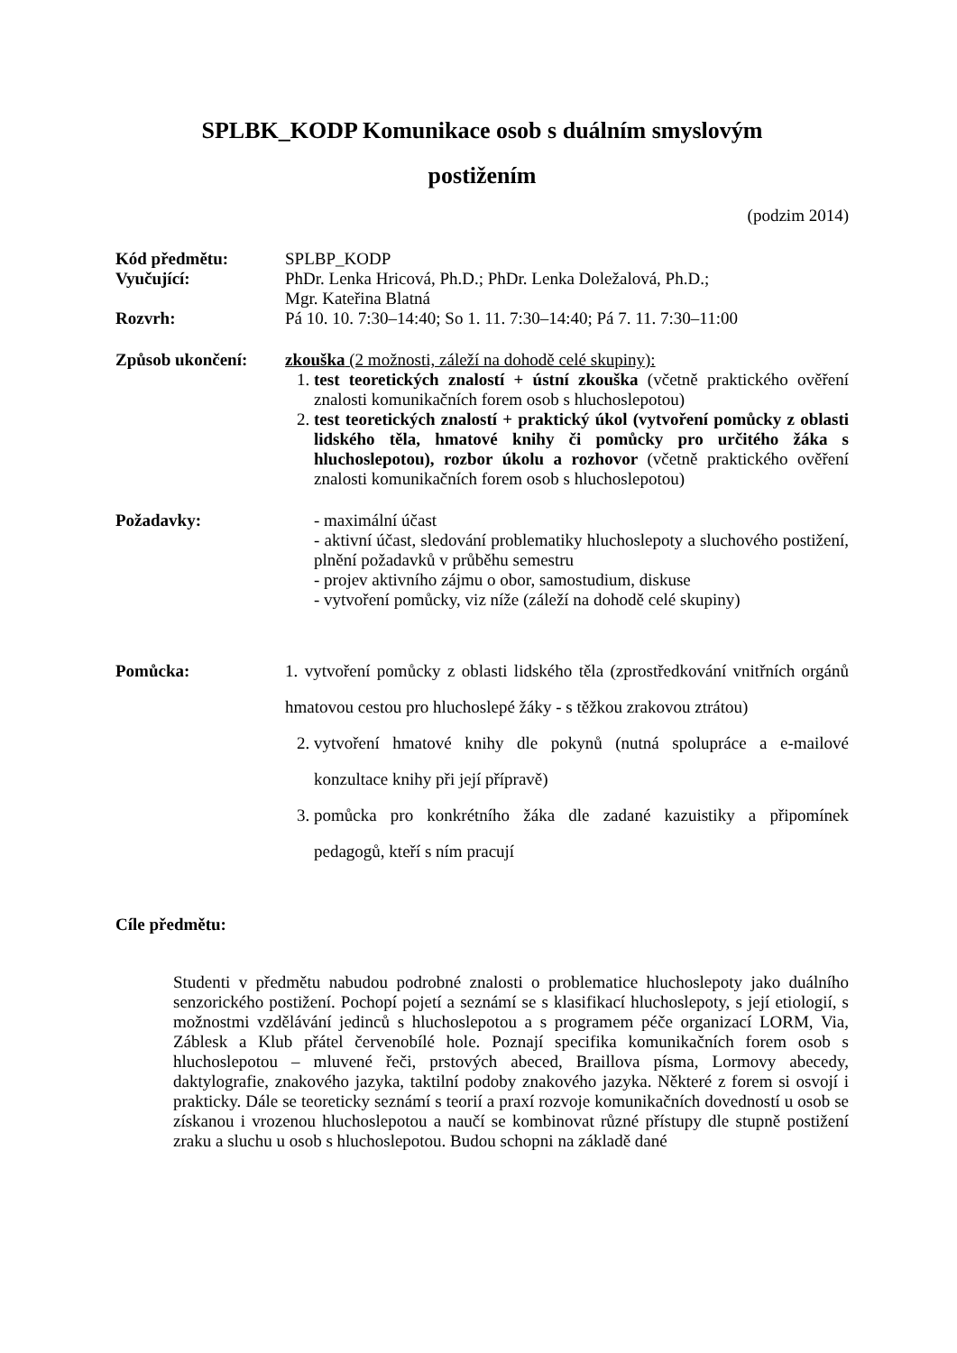SPLBK_KODP Komunikace osob s duálním smyslovým
postižením
(podzim 2014)
Kód předmětu: SPLBP_KODP
Vyučující: PhDr. Lenka Hricová, Ph.D.; PhDr. Lenka Doležalová, Ph.D.;
Mgr. Kateřina Blatná
Rozvrh: Pá 10. 10. 7:30–14:40; So 1. 11. 7:30–14:40; Pá 7. 11. 7:30–11:00
Způsob ukončení: zkouška (2 možnosti, záleží na dohodě celé skupiny):
1. test teoretických znalostí + ústní zkouška (včetně praktického ověření znalosti komunikačních forem osob s hluchoslepotou)
2. test teoretických znalostí + praktický úkol (vytvoření pomůcky z oblasti lidského těla, hmatové knihy či pomůcky pro určitého žáka s hluchoslepotou), rozbor úkolu a rozhovor (včetně praktického ověření znalosti komunikačních forem osob s hluchoslepotou)
Požadavky: - maximální účast
- aktivní účast, sledování problematiky hluchoslepoty a sluchového postižení, plnění požadavků v průběhu semestru
- projev aktivního zájmu o obor, samostudium, diskuse
- vytvoření pomůcky, viz níže (záleží na dohodě celé skupiny)
Pomůcka: 1. vytvoření pomůcky z oblasti lidského těla (zprostředkování vnitřních orgánů hmatovou cestou pro hluchoslepé žáky - s těžkou zrakovou ztrátou)
2. vytvoření hmatové knihy dle pokynů (nutná spolupráce a e-mailové konzultace knihy při její přípravě)
3. pomůcka pro konkrétního žáka dle zadané kazuistiky a připomínek pedagogů, kteří s ním pracují
Cíle předmětu:
Studenti v předmětu nabudou podrobné znalosti o problematice hluchoslepoty jako duálního senzorického postižení. Pochopí pojetí a seznámí se s klasifikací hluchoslepoty, s její etiologií, s možnostmi vzdělávání jedinců s hluchoslepotou a s programem péče organizací LORM, Via, Záblesk a Klub přátel červenobílé hole. Poznají specifika komunikačních forem osob s hluchoslepotou – mluvené řeči, prstových abeced, Braillova písma, Lormovy abecedy, daktylografie, znakového jazyka, taktilní podoby znakového jazyka. Některé z forem si osvojí i prakticky. Dále se teoreticky seznámí s teorií a praxí rozvoje komunikačních dovedností u osob se získanou i vrozenou hluchoslepotou a naučí se kombinovat různé přístupy dle stupně postižení zraku a sluchu u osob s hluchoslepotou. Budou schopni na základě dané